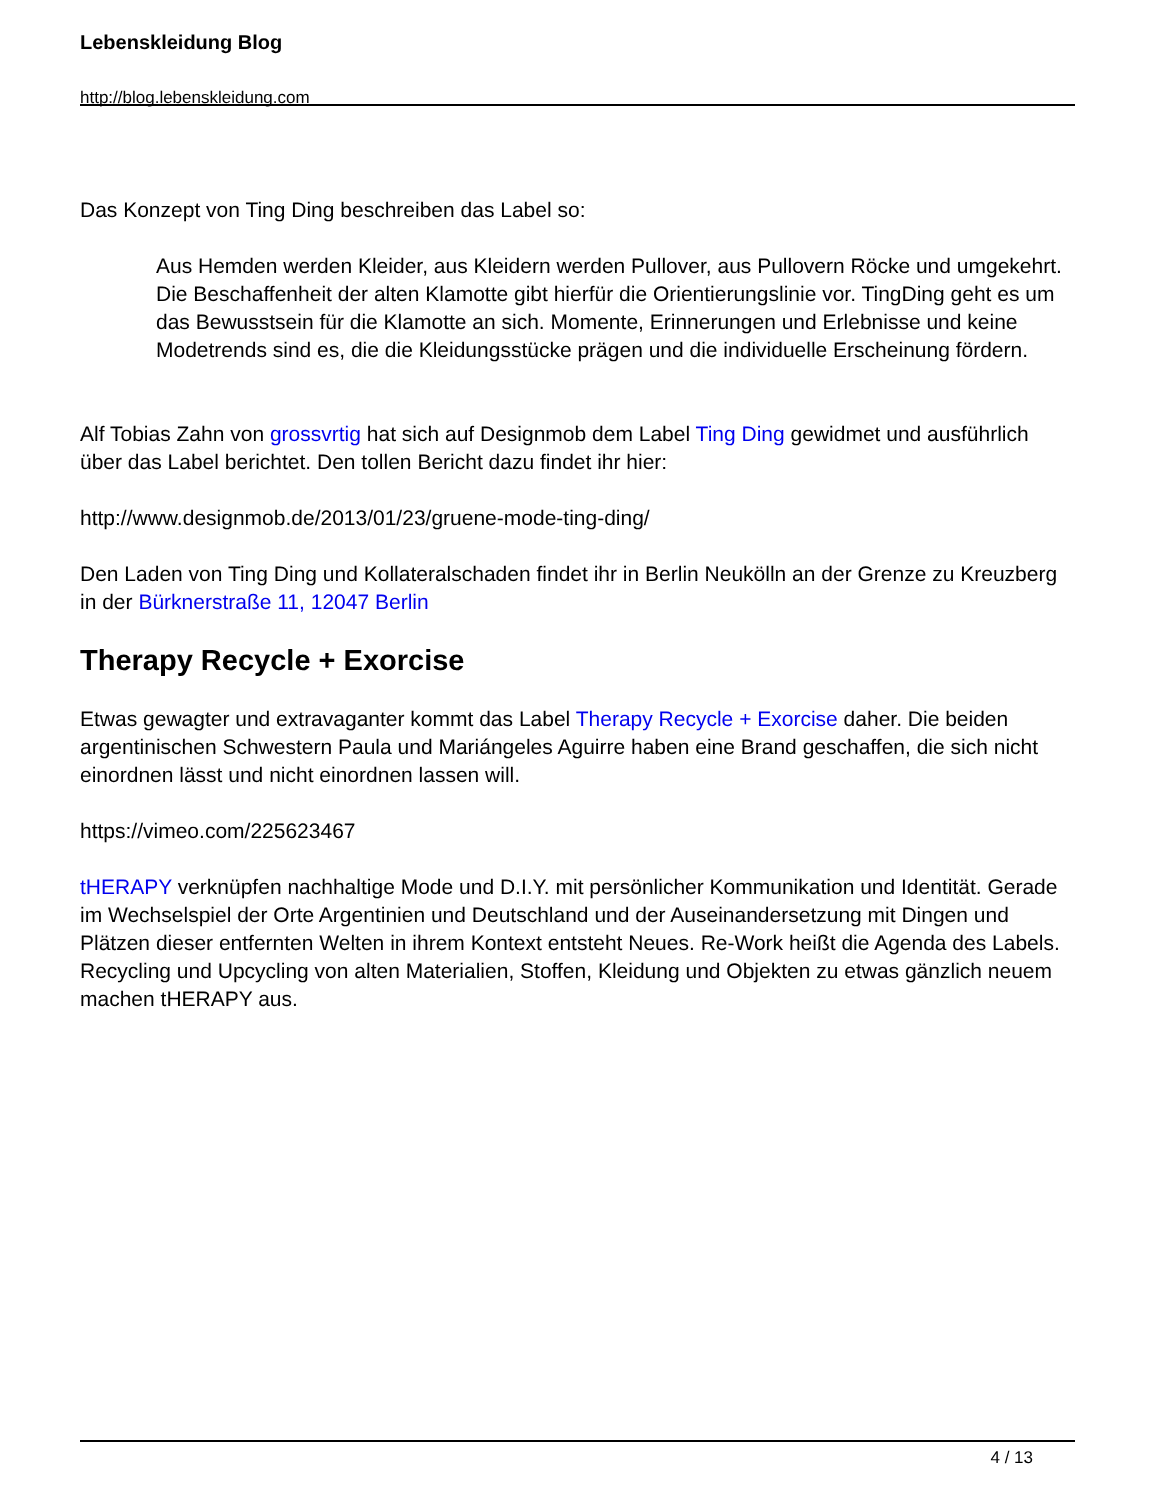Lebenskleidung Blog
http://blog.lebenskleidung.com
Das Konzept von Ting Ding beschreiben das Label so:
Aus Hemden werden Kleider, aus Kleidern werden Pullover, aus Pullovern Röcke und umgekehrt. Die Beschaffenheit der alten Klamotte gibt hierfür die Orientierungslinie vor. TingDing geht es um das Bewusstsein für die Klamotte an sich. Momente, Erinnerungen und Erlebnisse und keine Modetrends sind es, die die Kleidungsstücke prägen und die individuelle Erscheinung fördern.
Alf Tobias Zahn von grossvrtig hat sich auf Designmob dem Label Ting Ding gewidmet und ausführlich über das Label berichtet. Den tollen Bericht dazu findet ihr hier:
http://www.designmob.de/2013/01/23/gruene-mode-ting-ding/
Den Laden von Ting Ding und Kollateralschaden findet ihr in Berlin Neukölln an der Grenze zu Kreuzberg in der Bürknerstraße 11, 12047 Berlin
Therapy Recycle + Exorcise
Etwas gewagter und extravaganter kommt das Label Therapy Recycle + Exorcise daher. Die beiden argentinischen Schwestern Paula und Mariángeles Aguirre haben eine Brand geschaffen, die sich nicht einordnen lässt und nicht einordnen lassen will.
https://vimeo.com/225623467
tHERAPY verknüpfen nachhaltige Mode und D.I.Y. mit persönlicher Kommunikation und Identität. Gerade im Wechselspiel der Orte Argentinien und Deutschland und der Auseinandersetzung mit Dingen und Plätzen dieser entfernten Welten in ihrem Kontext entsteht Neues. Re-Work heißt die Agenda des Labels. Recycling und Upcycling von alten Materialien, Stoffen, Kleidung und Objekten zu etwas gänzlich neuem machen tHERAPY aus.
4 / 13